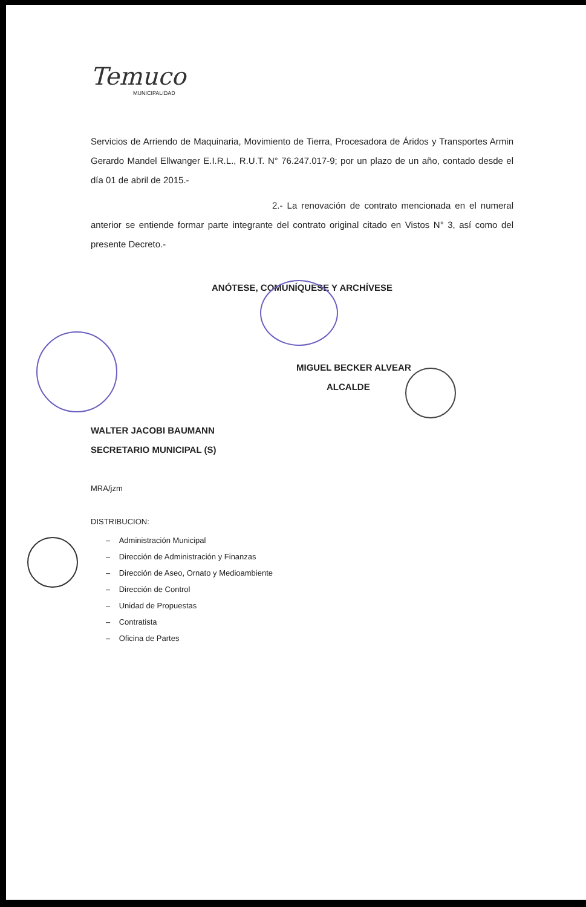Temuco
MUNICIPALIDAD
Servicios de Arriendo de Maquinaria, Movimiento de Tierra, Procesadora de Áridos y Transportes Armin Gerardo Mandel Ellwanger E.I.R.L., R.U.T. N° 76.247.017-9; por un plazo de un año, contado desde el día 01 de abril de 2015.-
2.- La renovación de contrato mencionada en el numeral anterior se entiende formar parte integrante del contrato original citado en Vistos N° 3, así como del presente Decreto.-
ANÓTESE, COMUNÍQUESE Y ARCHÍVESE
MIGUEL BECKER ALVEAR
ALCALDE
WALTER JACOBI BAUMANN
SECRETARIO MUNICIPAL (S)
MRA/jzm
DISTRIBUCION:
– Administración Municipal
– Dirección de Administración y Finanzas
– Dirección de Aseo, Ornato y Medioambiente
– Dirección de Control
– Unidad de Propuestas
– Contratista
– Oficina de Partes